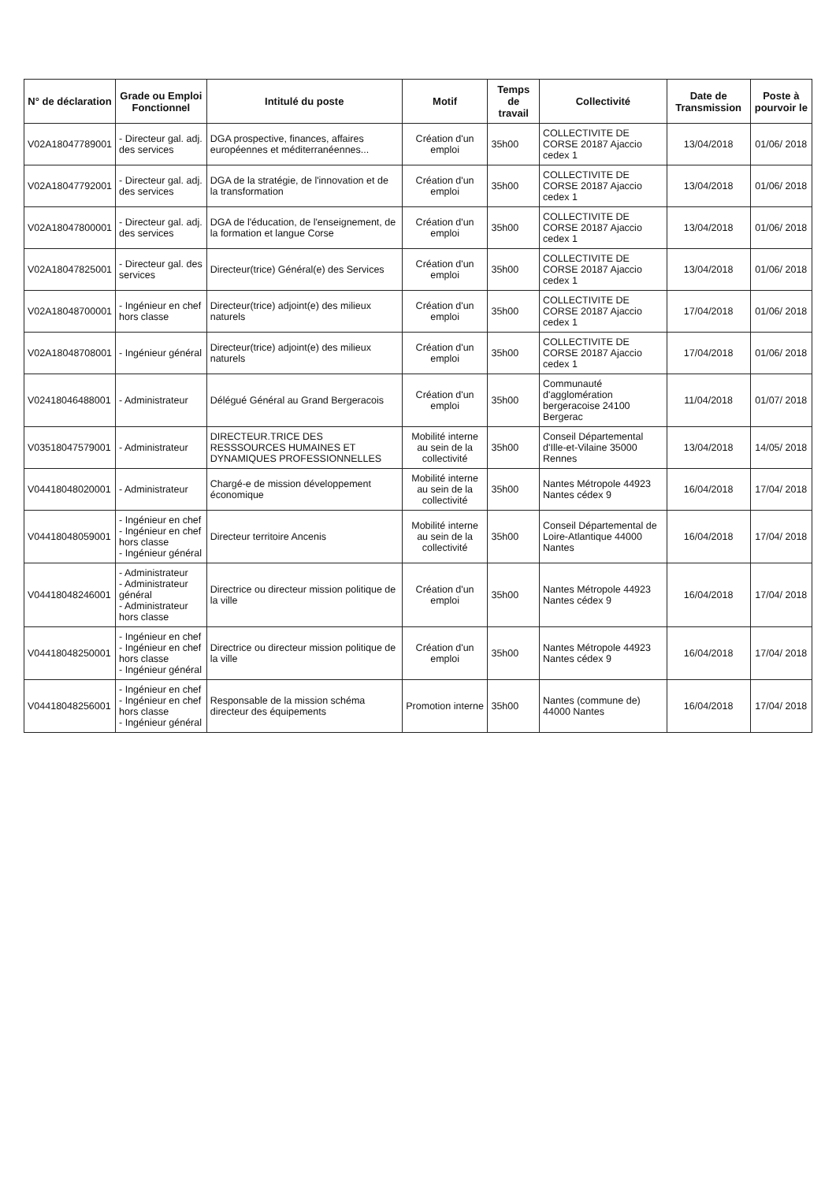| N° de déclaration | Grade ou Emploi Fonctionnel | Intitulé du poste | Motif | Temps de travail | Collectivité | Date de Transmission | Poste à pourvoir le |
| --- | --- | --- | --- | --- | --- | --- | --- |
| V02A1804778900​1 | - Directeur gal. adj. des services | DGA prospective, finances, affaires européennes et méditerranéennes... | Création d'un emploi | 35h00 | COLLECTIVITE DE CORSE 20187 Ajaccio cedex 1 | 13/04/2018 | 01/06/ 2018 |
| V02A18047792001 | - Directeur gal. adj. des services | DGA de la stratégie, de l'innovation et de la transformation | Création d'un emploi | 35h00 | COLLECTIVITE DE CORSE 20187 Ajaccio cedex 1 | 13/04/2018 | 01/06/ 2018 |
| V02A18047800001 | - Directeur gal. adj. des services | DGA de l'éducation, de l'enseignement, de la formation et langue Corse | Création d'un emploi | 35h00 | COLLECTIVITE DE CORSE 20187 Ajaccio cedex 1 | 13/04/2018 | 01/06/ 2018 |
| V02A18047825001 | - Directeur gal. des services | Directeur(trice) Général(e) des Services | Création d'un emploi | 35h00 | COLLECTIVITE DE CORSE 20187 Ajaccio cedex 1 | 13/04/2018 | 01/06/ 2018 |
| V02A18048700001 | - Ingénieur en chef hors classe | Directeur(trice) adjoint(e) des milieux naturels | Création d'un emploi | 35h00 | COLLECTIVITE DE CORSE 20187 Ajaccio cedex 1 | 17/04/2018 | 01/06/ 2018 |
| V02A18048708001 | - Ingénieur général | Directeur(trice) adjoint(e) des milieux naturels | Création d'un emploi | 35h00 | COLLECTIVITE DE CORSE 20187 Ajaccio cedex 1 | 17/04/2018 | 01/06/ 2018 |
| V02418046488001 | - Administrateur | Délégué Général au Grand Bergeracois | Création d'un emploi | 35h00 | Communauté d'agglomération bergeracoise 24100 Bergerac | 11/04/2018 | 01/07/ 2018 |
| V03518047579001 | - Administrateur | DIRECTEUR.TRICE DES RESSSOURCES HUMAINES ET DYNAMIQUES PROFESSIONNELLES | Mobilité interne au sein de la collectivité | 35h00 | Conseil Départemental d'Ille-et-Vilaine 35000 Rennes | 13/04/2018 | 14/05/ 2018 |
| V04418048020001 | - Administrateur | Chargé-e de mission développement économique | Mobilité interne au sein de la collectivité | 35h00 | Nantes Métropole 44923 Nantes cédex 9 | 16/04/2018 | 17/04/ 2018 |
| V04418048059001 | - Ingénieur en chef - Ingénieur en chef hors classe - Ingénieur général | Directeur territoire Ancenis | Mobilité interne au sein de la collectivité | 35h00 | Conseil Départemental de Loire-Atlantique 44000 Nantes | 16/04/2018 | 17/04/ 2018 |
| V04418048246001 | - Administrateur - Administrateur général - Administrateur hors classe | Directrice ou directeur mission politique de la ville | Création d'un emploi | 35h00 | Nantes Métropole 44923 Nantes cédex 9 | 16/04/2018 | 17/04/ 2018 |
| V04418048250001 | - Ingénieur en chef - Ingénieur en chef hors classe - Ingénieur général | Directrice ou directeur mission politique de la ville | Création d'un emploi | 35h00 | Nantes Métropole 44923 Nantes cédex 9 | 16/04/2018 | 17/04/ 2018 |
| V04418048256001 | - Ingénieur en chef - Ingénieur en chef hors classe - Ingénieur général | Responsable de la mission schéma directeur des équipements | Promotion interne | 35h00 | Nantes (commune de) 44000 Nantes | 16/04/2018 | 17/04/ 2018 |